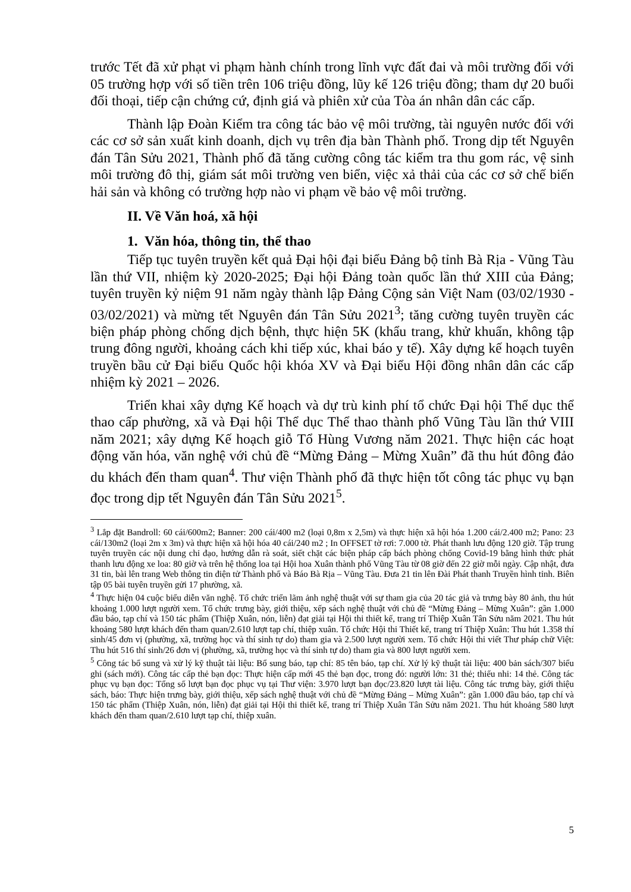trước Tết đã xử phạt vi phạm hành chính trong lĩnh vực đất đai và môi trường đối với 05 trường hợp với số tiền trên 106 triệu đồng, lũy kế 126 triệu đồng; tham dự 20 buổi đối thoại, tiếp cận chứng cứ, định giá và phiên xử của Tòa án nhân dân các cấp.
Thành lập Đoàn Kiểm tra công tác bảo vệ môi trường, tài nguyên nước đối với các cơ sở sản xuất kinh doanh, dịch vụ trên địa bàn Thành phố. Trong dịp tết Nguyên đán Tân Sửu 2021, Thành phố đã tăng cường công tác kiểm tra thu gom rác, vệ sinh môi trường đô thị, giám sát môi trường ven biển, việc xả thải của các cơ sở chế biến hải sản và không có trường hợp nào vi phạm về bảo vệ môi trường.
II. Về Văn hoá, xã hội
1. Văn hóa, thông tin, thể thao
Tiếp tục tuyên truyền kết quả Đại hội đại biểu Đảng bộ tỉnh Bà Rịa - Vũng Tàu lần thứ VII, nhiệm kỳ 2020-2025; Đại hội Đảng toàn quốc lần thứ XIII của Đảng; tuyên truyền kỷ niệm 91 năm ngày thành lập Đảng Cộng sản Việt Nam (03/02/1930 - 03/02/2021) và mừng tết Nguyên đán Tân Sửu 2021<sup>3</sup>; tăng cường tuyên truyền các biện pháp phòng chống dịch bệnh, thực hiện 5K (khẩu trang, khử khuẩn, không tập trung đông người, khoảng cách khi tiếp xúc, khai báo y tế). Xây dựng kế hoạch tuyên truyền bầu cử Đại biểu Quốc hội khóa XV và Đại biểu Hội đồng nhân dân các cấp nhiệm kỳ 2021 – 2026.
Triển khai xây dựng Kế hoạch và dự trù kinh phí tổ chức Đại hội Thể dục thể thao cấp phường, xã và Đại hội Thể dục Thể thao thành phố Vũng Tàu lần thứ VIII năm 2021; xây dựng Kế hoạch giỗ Tổ Hùng Vương năm 2021. Thực hiện các hoạt động văn hóa, văn nghệ với chủ đề “Mừng Đảng – Mừng Xuân” đã thu hút đông đảo du khách đến tham quan<sup>4</sup>. Thư viện Thành phố đã thực hiện tốt công tác phục vụ bạn đọc trong dịp tết Nguyên đán Tân Sửu 2021<sup>5</sup>.
<sup>3</sup> Lắp đặt Bandroll: 60 cái/600m2; Banner: 200 cái/400 m2 (loại 0,8m x 2,5m) và thực hiện xã hội hóa 1.200 cái/2.400 m2; Pano: 23 cái/130m2 (loại 2m x 3m) và thực hiện xã hội hóa 40 cái/240 m2 ; In OFFSET tờ rơi: 7.000 tờ. Phát thanh lưu động 120 giờ. Tập trung tuyên truyền các nội dung chỉ đạo, hướng dẫn rà soát, siết chặt các biện pháp cấp bách phòng chống Covid-19 bằng hình thức phát thanh lưu động xe loa: 80 giờ và trên hệ thống loa tại Hội hoa Xuân thành phố Vũng Tàu từ 08 giờ đến 22 giờ mỗi ngày. Cập nhật, đưa 31 tin, bài lên trang Web thông tin điện tử Thành phố và Báo Bà Rịa – Vũng Tàu. Đưa 21 tin lên Đài Phát thanh Truyền hình tỉnh. Biên tập 05 bài tuyên truyền gửi 17 phường, xã.
<sup>4</sup> Thực hiện 04 cuộc biểu diễn văn nghệ. Tổ chức triển lãm ảnh nghệ thuật với sự tham gia của 20 tác giả và trưng bày 80 ảnh, thu hút khoảng 1.000 lượt người xem. Tổ chức trưng bày, giới thiệu, xếp sách nghệ thuật với chủ đề “Mừng Đảng – Mừng Xuân”: gần 1.000 đầu báo, tạp chí và 150 tác phẩm (Thiệp Xuân, nón, liễn) đạt giải tại Hội thi thiết kế, trang trí Thiệp Xuân Tân Sửu năm 2021. Thu hút khoảng 580 lượt khách đến tham quan/2.610 lượt tạp chí, thiệp xuân. Tổ chức Hội thi Thiết kế, trang trí Thiệp Xuân: Thu hút 1.358 thí sinh/45 đơn vị (phường, xã, trường học và thí sinh tự do) tham gia và 2.500 lượt người xem. Tổ chức Hội thi viết Thư pháp chữ Việt: Thu hút 516 thí sinh/26 đơn vị (phường, xã, trường học và thí sinh tự do) tham gia và 800 lượt người xem.
<sup>5</sup> Công tác bổ sung và xử lý kỹ thuật tài liệu: Bổ sung báo, tạp chí: 85 tên báo, tạp chí. Xử lý kỹ thuật tài liệu: 400 bản sách/307 biểu ghi (sách mới). Công tác cấp thẻ bạn đọc: Thực hiện cấp mới 45 thẻ bạn đọc, trong đó: người lớn: 31 thẻ; thiếu nhi: 14 thẻ. Công tác phục vụ bạn đọc: Tổng số lượt bạn đọc phục vụ tại Thư viện: 3.970 lượt bạn đọc/23.820 lượt tài liệu. Công tác trưng bày, giới thiệu sách, báo: Thực hiện trưng bày, giới thiệu, xếp sách nghệ thuật với chủ đề “Mừng Đảng – Mừng Xuân”: gần 1.000 đầu báo, tạp chí và 150 tác phẩm (Thiệp Xuân, nón, liễn) đạt giải tại Hội thi thiết kế, trang trí Thiệp Xuân Tân Sửu năm 2021. Thu hút khoảng 580 lượt khách đến tham quan/2.610 lượt tạp chí, thiệp xuân.
5